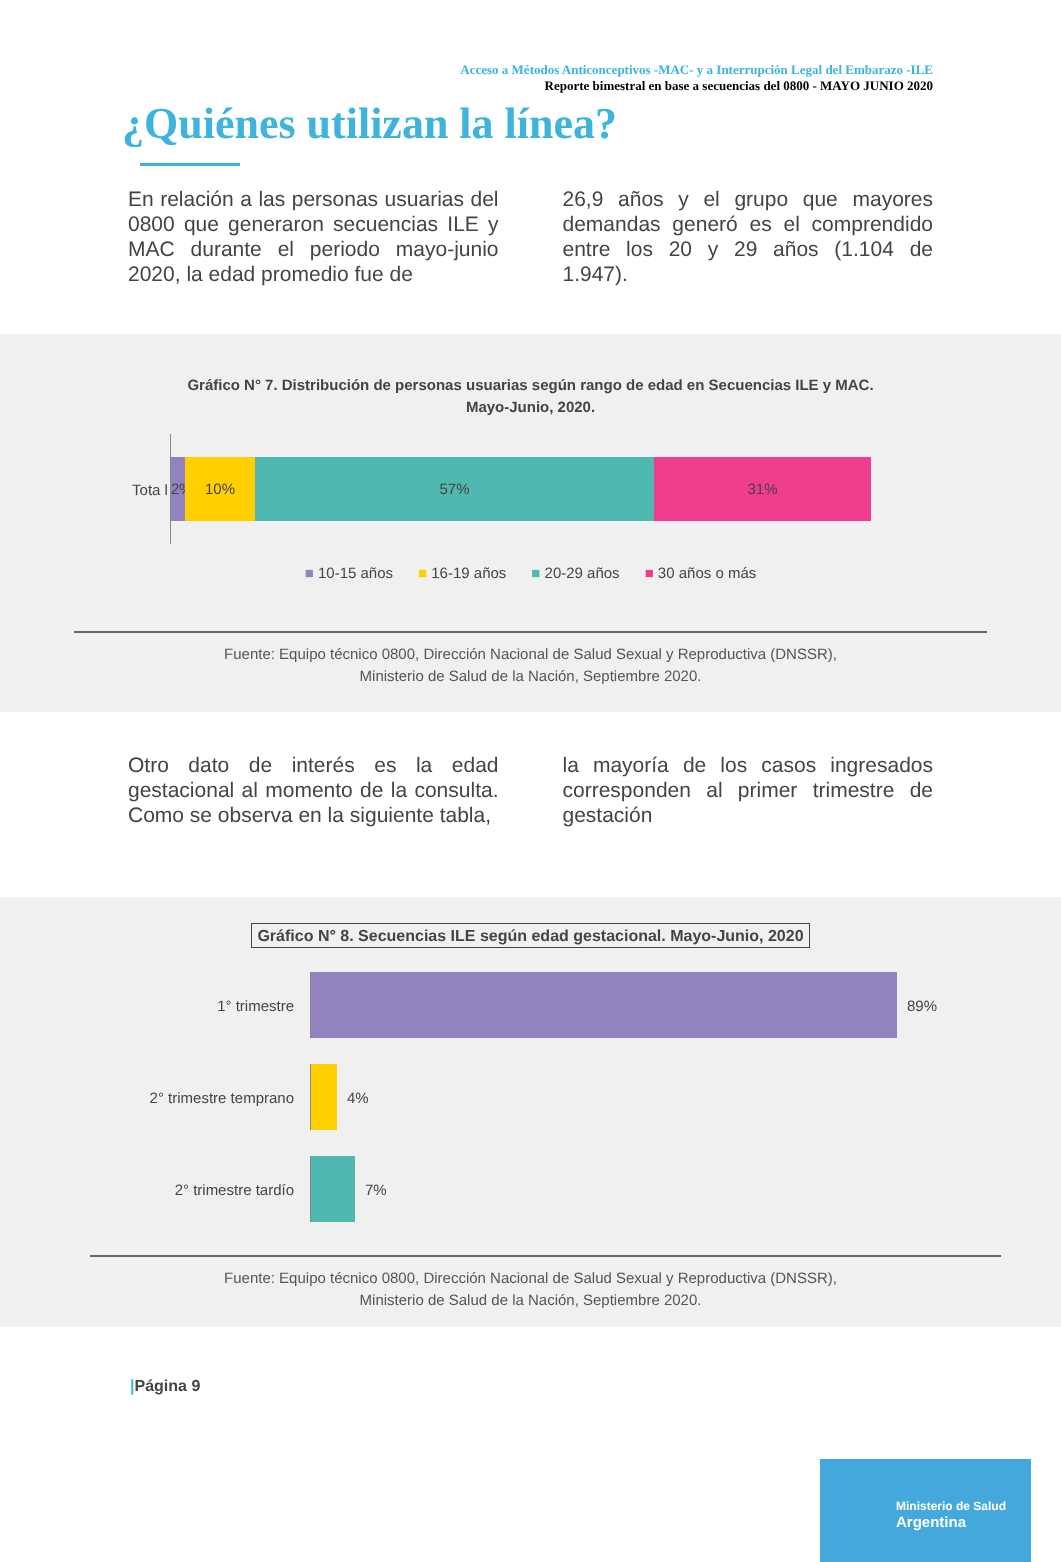Acceso a Métodos Anticonceptivos -MAC- y a Interrupción Legal del Embarazo -ILE
Reporte bimestral en base a secuencias del 0800 - MAYO JUNIO 2020
¿Quiénes utilizan la línea?
En relación a las personas usuarias del 0800 que generaron secuencias ILE y MAC durante el periodo mayo-junio 2020, la edad promedio fue de
26,9 años y el grupo que mayores demandas generó es el comprendido entre los 20 y 29 años (1.104 de 1.947).
Gráfico N° 7. Distribución de personas usuarias según rango de edad en Secuencias ILE y MAC.
Mayo-Junio, 2020.
Tota l
2% 10% 57% 31%
■ 10-15 años ■ 16-19 años ■ 20-29 años ■ 30 años o más
Fuente: Equipo técnico 0800, Dirección Nacional de Salud Sexual y Reproductiva (DNSSR),
Ministerio de Salud de la Nación, Septiembre 2020.
Otro dato de interés es la edad gestacional al momento de la consulta. Como se observa en la siguiente tabla,
la mayoría de los casos ingresados corresponden al primer trimestre de gestación
Gráfico N° 8. Secuencias ILE según edad gestacional. Mayo-Junio, 2020
1° trimestre 89%
2° trimestre temprano 4%
2° trimestre tardío 7%
Fuente: Equipo técnico 0800, Dirección Nacional de Salud Sexual y Reproductiva (DNSSR),
Ministerio de Salud de la Nación, Septiembre 2020.
|Página 9
Ministerio de Salud
Argentina